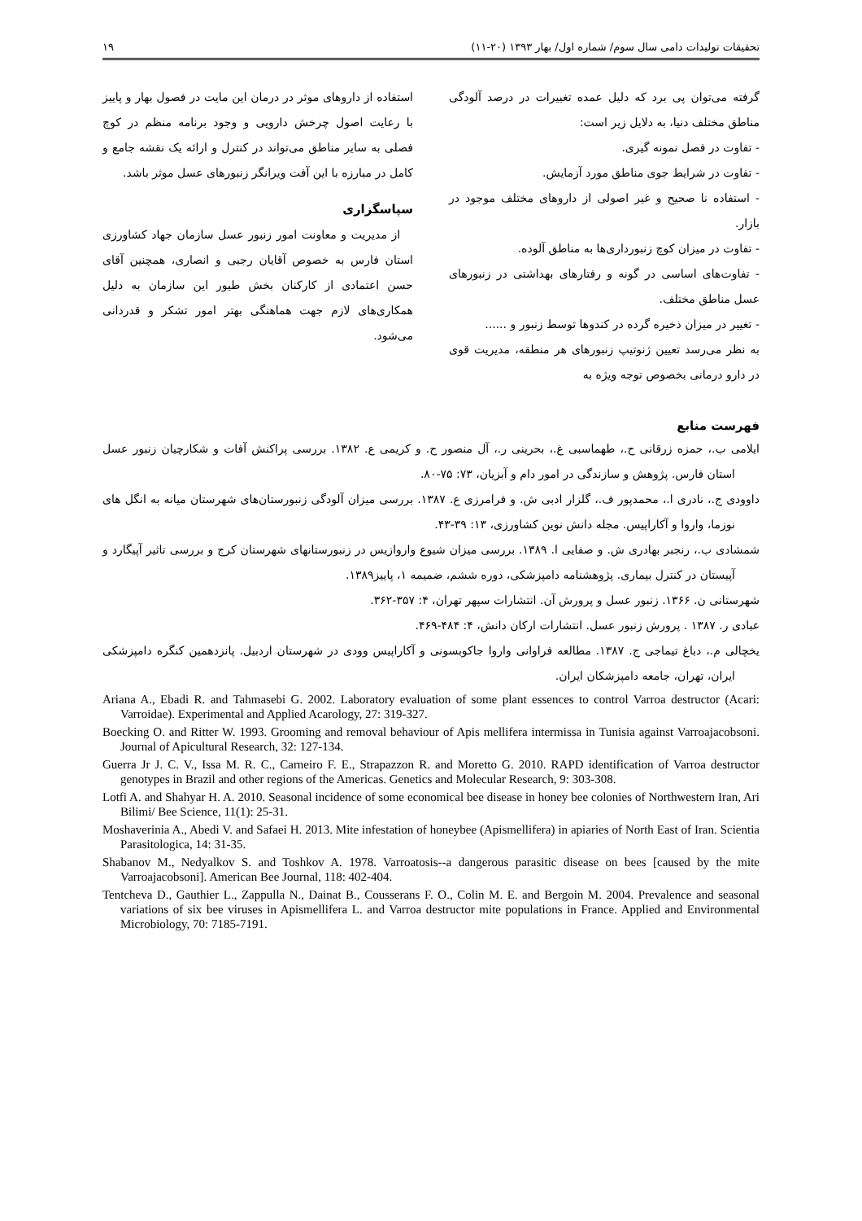تحقیقات تولیدات دامی سال سوم/ شماره اول/ بهار ۱۳۹۳ (۲۰-۱۱) ۱۹
گرفته می‌توان پی برد که دلیل عمده تغییرات در درصد آلودگی مناطق مختلف دنیا، به دلایل زیر است:
- تفاوت در فصل نمونه گیری.
- تفاوت در شرایط جوی مناطق مورد آزمایش.
- استفاده نا صحیح و غیر اصولی از داروهای مختلف موجود در بازار.
- تفاوت در میزان کوچ زنبورداری‌ها به مناطق آلوده.
- تفاوت‌های اساسی در گونه و رفتارهای بهداشتی در زنبورهای عسل مناطق مختلف.
- تغییر در میزان ذخیره گرده در کندوها توسط زنبور و ......
به نظر می‌رسد تعیین ژنوتیپ زنبورهای هر منطقه، مدیریت قوی در دارو درمانی بخصوص توجه ویژه به
استفاده از داروهای موثر در درمان این مایت در فصول بهار و پاییز با رعایت اصول چرخش دارویی و وجود برنامه منظم در کوچ فصلی به سایر مناطق می‌تواند در کنترل و ارائه یک نقشه جامع و کامل در مبارزه با این آفت ویرانگر زنبورهای عسل موثر باشد.
سپاسگزاری
از مدیریت و معاونت امور زنبور عسل سازمان جهاد کشاورزی استان فارس به خصوص آقایان رجبی و انصاری، همچنین آقای حسن اعتمادی از کارکنان بخش طیور این سازمان به دلیل همکاری‌های لازم جهت هماهنگی بهتر امور تشکر و قدردانی می‌شود.
فهرست منابع
ایلامی ب.، حمزه زرقانی ح.، طهماسبی غ.، بحرینی ر.، آل منصور ح. و کریمی ع. ۱۳۸۲. بررسی پراکنش آفات و شکارچیان زنبور عسل استان فارس. پژوهش و سازندگی در امور دام و آبزیان، ۷۳: ۷۵-۸۰.
داوودی ج.، نادری ا.، محمدپور ف.، گلزار ادبی ش. و فرامرزی ع. ۱۳۸۷. بررسی میزان آلودگی زنبورستان‌های شهرستان میانه به انگل های نوزما، واروا و آکاراپیس. مجله دانش نوین کشاورزی، ۱۳: ۳۹-۴۳.
شمشادی ب.، رنجبر بهادری ش. و صفایی ا. ۱۳۸۹. بررسی میزان شیوع واروازیس در زنبورستانهای شهرستان کرج و بررسی تاثیر آپیگارد و آپیستان در کنترل بیماری. پژوهشنامه دامپزشکی، دوره ششم، ضمیمه ۱، پاییز۱۳۸۹.
شهرستانی ن. ۱۳۶۶. زنبور عسل و پرورش آن. انتشارات سپهر تهران، ۴: ۳۵۷-۳۶۲.
عبادی ر. ۱۳۸۷ . پرورش زنبور عسل. انتشارات ارکان دانش، ۴: ۴۸۴-۴۶۹.
یخچالی م.، دباغ تیماجی ج. ۱۳۸۷. مطالعه فراوانی واروا جاکوبسونی و آکاراپیس وودی در شهرستان اردبیل. پانزدهمین کنگره دامپزشکی ایران، تهران، جامعه دامپزشکان ایران.
Ariana A., Ebadi R. and Tahmasebi G. 2002. Laboratory evaluation of some plant essences to control Varroa destructor (Acari: Varroidae). Experimental and Applied Acarology, 27: 319-327.
Boecking O. and Ritter W. 1993. Grooming and removal behaviour of Apis mellifera intermissa in Tunisia against Varroajacobsoni. Journal of Apicultural Research, 32: 127-134.
Guerra Jr J. C. V., Issa M. R. C., Carneiro F. E., Strapazzon R. and Moretto G. 2010. RAPD identification of Varroa destructor genotypes in Brazil and other regions of the Americas. Genetics and Molecular Research, 9: 303-308.
Lotfi A. and Shahyar H. A. 2010. Seasonal incidence of some economical bee disease in honey bee colonies of Northwestern Iran, Ari Bilimi/ Bee Science, 11(1): 25-31.
Moshaverinia A., Abedi V. and Safaei H. 2013. Mite infestation of honeybee (Apismellifera) in apiaries of North East of Iran. Scientia Parasitologica, 14: 31-35.
Shabanov M., Nedyalkov S. and Toshkov A. 1978. Varroatosis--a dangerous parasitic disease on bees [caused by the mite Varroajacobsoni]. American Bee Journal, 118: 402-404.
Tentcheva D., Gauthier L., Zappulla N., Dainat B., Cousserans F. O., Colin M. E. and Bergoin M. 2004. Prevalence and seasonal variations of six bee viruses in Apismellifera L. and Varroa destructor mite populations in France. Applied and Environmental Microbiology, 70: 7185-7191.